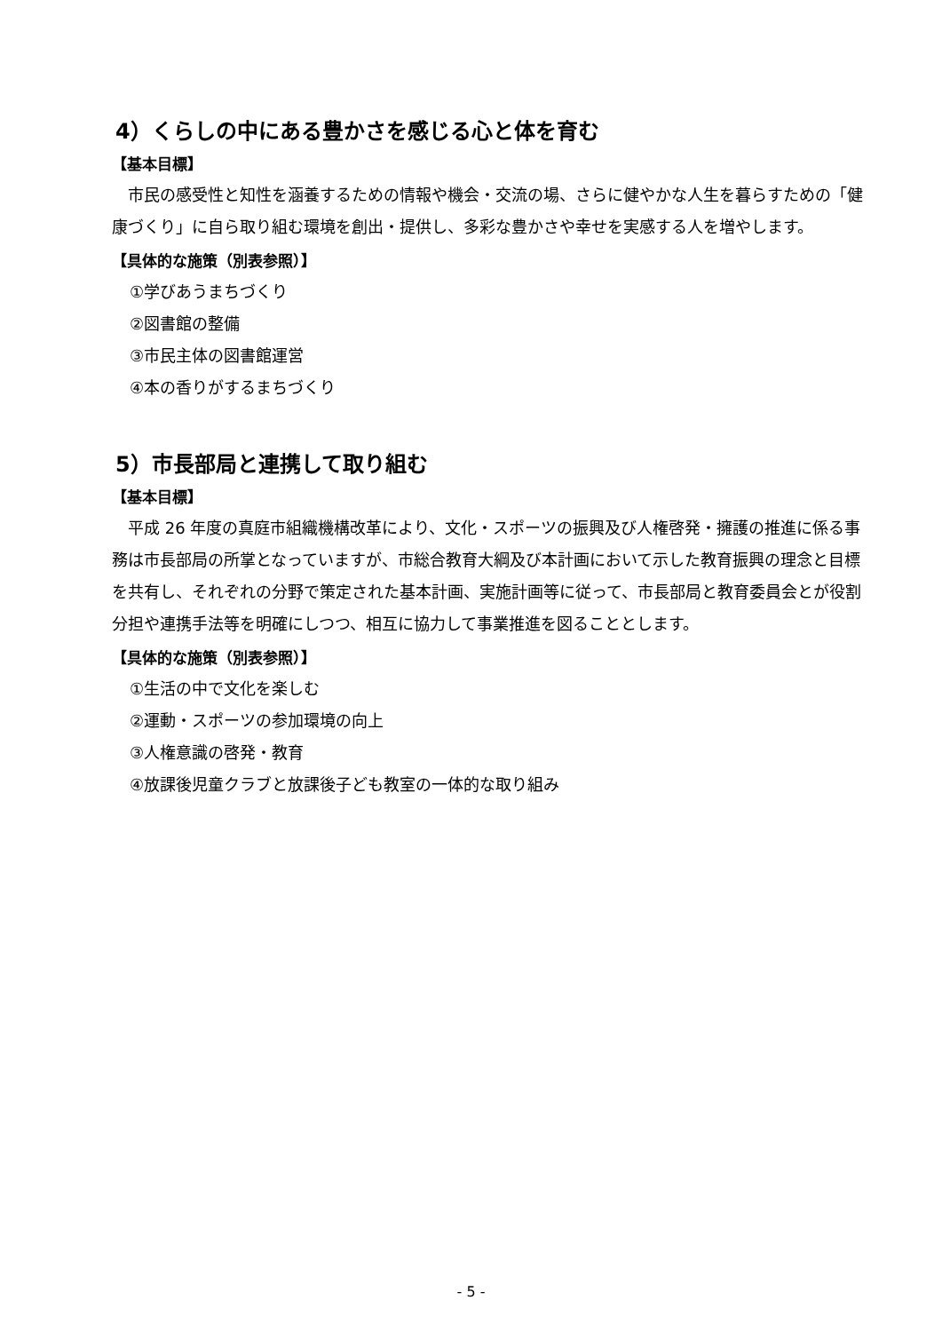4）くらしの中にある豊かさを感じる心と体を育む
【基本目標】
　市民の感受性と知性を涵養するための情報や機会・交流の場、さらに健やかな人生を暮らすための「健康づくり」に自ら取り組む環境を創出・提供し、多彩な豊かさや幸せを実感する人を増やします。
【具体的な施策（別表参照）】
①学びあうまちづくり
②図書館の整備
③市民主体の図書館運営
④本の香りがするまちづくり
5）市長部局と連携して取り組む
【基本目標】
　平成 26 年度の真庭市組織機構改革により、文化・スポーツの振興及び人権啓発・擁護の推進に係る事務は市長部局の所掌となっていますが、市総合教育大綱及び本計画において示した教育振興の理念と目標を共有し、それぞれの分野で策定された基本計画、実施計画等に従って、市長部局と教育委員会とが役割分担や連携手法等を明確にしつつ、相互に協力して事業推進を図ることとします。
【具体的な施策（別表参照）】
①生活の中で文化を楽しむ
②運動・スポーツの参加環境の向上
③人権意識の啓発・教育
④放課後児童クラブと放課後子ども教室の一体的な取り組み
- 5 -